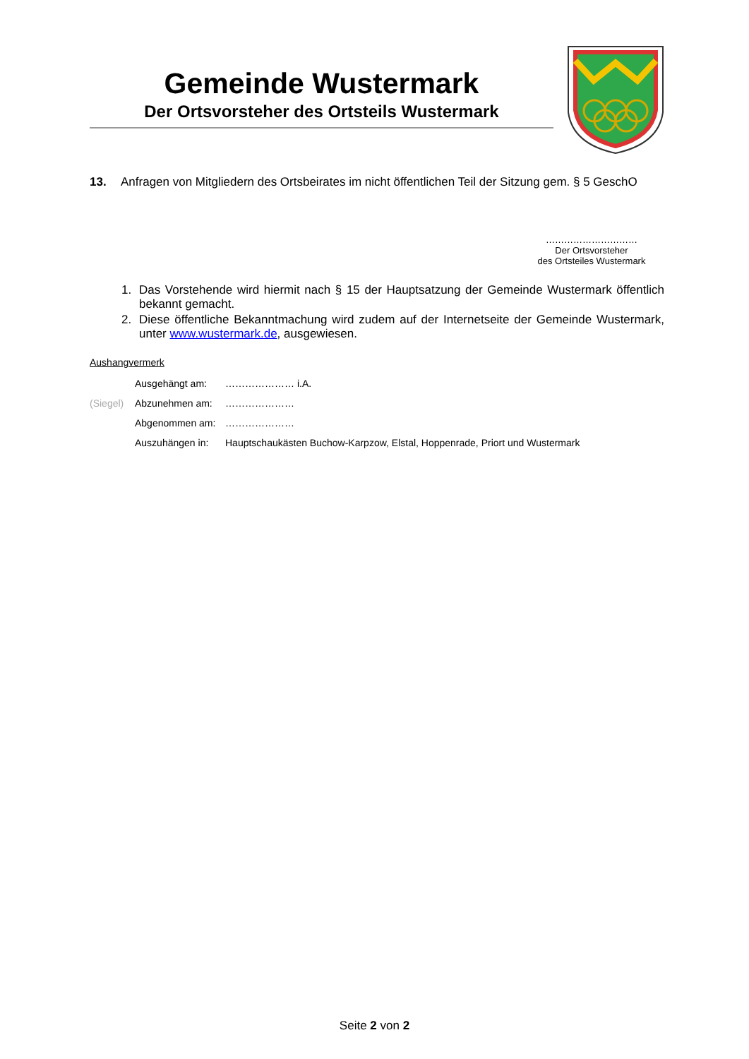Gemeinde Wustermark
Der Ortsvorsteher des Ortsteils Wustermark
13. Anfragen von Mitgliedern des Ortsbeirates im nicht öffentlichen Teil der Sitzung gem. § 5 GeschO
…………………………
Der Ortsvorsteher
des Ortsteiles Wustermark
1. Das Vorstehende wird hiermit nach § 15 der Hauptsatzung der Gemeinde Wustermark öffentlich bekannt gemacht.
2. Diese öffentliche Bekanntmachung wird zudem auf der Internetseite der Gemeinde Wustermark, unter www.wustermark.de, ausgewiesen.
Aushangvermerk
| | Ausgehängt am: | ………………… i.A. |
| (Siegel) | Abzunehmen am: | ………………… |
| | Abgenommen am: | ………………… |
| | Auszuhängen in: | Hauptschaukästen Buchow-Karpzow, Elstal, Hoppenrade, Priort und Wustermark |
Seite 2 von 2